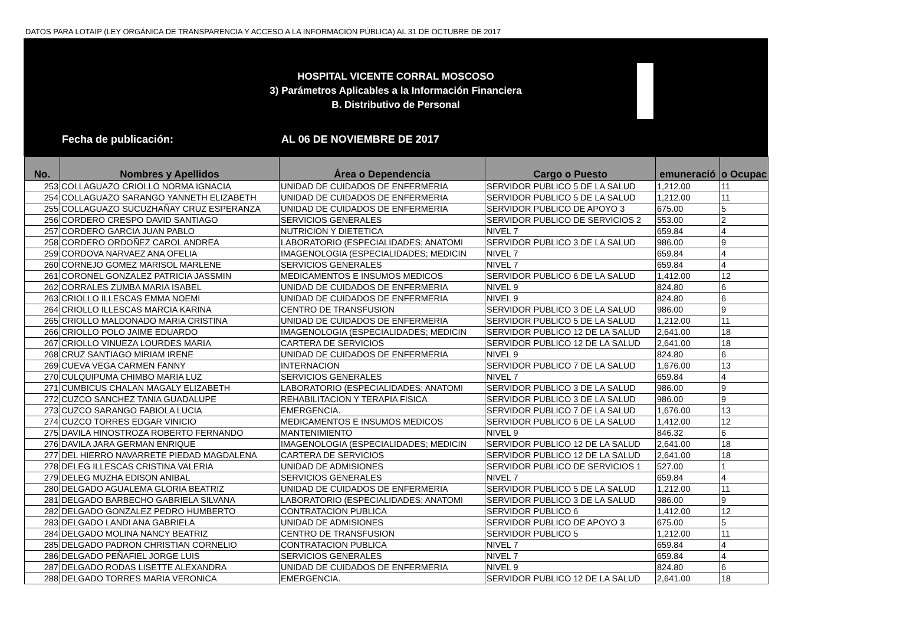DATOS PARA LOTAIP (LEY ORGÁNICA DE TRANSPARENCIA Y ACCESO A LA INFORMACIÓN PÚBLICA) AL 31 DE OCTUBRE DE 2017
HOSPITAL VICENTE CORRAL MOSCOSO
3) Parámetros Aplicables a la Información Financiera
B. Distributivo de Personal
Fecha de publicación: AL 06 DE NOVIEMBRE DE 2017
| No. | Nombres y Apellidos | Área o Dependencia | Cargo o Puesto | emuneració | o Ocupac |
| --- | --- | --- | --- | --- | --- |
| 253 | COLLAGUAZO CRIOLLO NORMA IGNACIA | UNIDAD DE CUIDADOS DE ENFERMERIA | SERVIDOR PUBLICO 5 DE LA SALUD | 1,212.00 | 11 |
| 254 | COLLAGUAZO SARANGO YANNETH ELIZABETH | UNIDAD DE CUIDADOS DE ENFERMERIA | SERVIDOR PUBLICO 5 DE LA SALUD | 1,212.00 | 11 |
| 255 | COLLAGUAZO SUCUZHAÑAY CRUZ ESPERANZA | UNIDAD DE CUIDADOS DE ENFERMERIA | SERVIDOR PUBLICO DE APOYO 3 | 675.00 | 5 |
| 256 | CORDERO CRESPO DAVID SANTIAGO | SERVICIOS GENERALES | SERVIDOR PUBLICO DE SERVICIOS 2 | 553.00 | 2 |
| 257 | CORDERO GARCIA JUAN PABLO | NUTRICION Y DIETETICA | NIVEL 7 | 659.84 | 4 |
| 258 | CORDERO ORDOÑEZ CAROL ANDREA | LABORATORIO (ESPECIALIDADES; ANATOMI | SERVIDOR PUBLICO 3 DE LA SALUD | 986.00 | 9 |
| 259 | CORDOVA NARVAEZ ANA OFELIA | IMAGENOLOGIA (ESPECIALIDADES; MEDICIN | NIVEL 7 | 659.84 | 4 |
| 260 | CORNEJO GOMEZ MARISOL MARLENE | SERVICIOS GENERALES | NIVEL 7 | 659.84 | 4 |
| 261 | CORONEL GONZALEZ PATRICIA JASSMIN | MEDICAMENTOS E INSUMOS MEDICOS | SERVIDOR PUBLICO 6 DE LA SALUD | 1,412.00 | 12 |
| 262 | CORRALES ZUMBA MARIA ISABEL | UNIDAD DE CUIDADOS DE ENFERMERIA | NIVEL 9 | 824.80 | 6 |
| 263 | CRIOLLO ILLESCAS EMMA NOEMI | UNIDAD DE CUIDADOS DE ENFERMERIA | NIVEL 9 | 824.80 | 6 |
| 264 | CRIOLLO ILLESCAS MARCIA KARINA | CENTRO DE TRANSFUSION | SERVIDOR PUBLICO 3 DE LA SALUD | 986.00 | 9 |
| 265 | CRIOLLO MALDONADO MARIA CRISTINA | UNIDAD DE CUIDADOS DE ENFERMERIA | SERVIDOR PUBLICO 5 DE LA SALUD | 1,212.00 | 11 |
| 266 | CRIOLLO POLO JAIME EDUARDO | IMAGENOLOGIA (ESPECIALIDADES; MEDICIN | SERVIDOR PUBLICO 12 DE LA SALUD | 2,641.00 | 18 |
| 267 | CRIOLLO VINUEZA LOURDES MARIA | CARTERA DE SERVICIOS | SERVIDOR PUBLICO 12 DE LA SALUD | 2,641.00 | 18 |
| 268 | CRUZ SANTIAGO MIRIAM IRENE | UNIDAD DE CUIDADOS DE ENFERMERIA | NIVEL 9 | 824.80 | 6 |
| 269 | CUEVA VEGA CARMEN FANNY | INTERNACION | SERVIDOR PUBLICO 7 DE LA SALUD | 1,676.00 | 13 |
| 270 | CULQUIPUMA CHIMBO MARIA LUZ | SERVICIOS GENERALES | NIVEL 7 | 659.84 | 4 |
| 271 | CUMBICUS CHALAN MAGALY ELIZABETH | LABORATORIO (ESPECIALIDADES; ANATOMI | SERVIDOR PUBLICO 3 DE LA SALUD | 986.00 | 9 |
| 272 | CUZCO SANCHEZ TANIA GUADALUPE | REHABILITACION Y TERAPIA FISICA | SERVIDOR PUBLICO 3 DE LA SALUD | 986.00 | 9 |
| 273 | CUZCO SARANGO FABIOLA LUCIA | EMERGENCIA. | SERVIDOR PUBLICO 7 DE LA SALUD | 1,676.00 | 13 |
| 274 | CUZCO TORRES EDGAR VINICIO | MEDICAMENTOS E INSUMOS MEDICOS | SERVIDOR PUBLICO 6 DE LA SALUD | 1,412.00 | 12 |
| 275 | DAVILA HINOSTROZA ROBERTO FERNANDO | MANTENIMIENTO | NIVEL 9 | 846.32 | 6 |
| 276 | DAVILA JARA GERMAN ENRIQUE | IMAGENOLOGIA (ESPECIALIDADES; MEDICIN | SERVIDOR PUBLICO 12 DE LA SALUD | 2,641.00 | 18 |
| 277 | DEL HIERRO NAVARRETE PIEDAD MAGDALENA | CARTERA DE SERVICIOS | SERVIDOR PUBLICO 12 DE LA SALUD | 2,641.00 | 18 |
| 278 | DELEG ILLESCAS CRISTINA VALERIA | UNIDAD DE ADMISIONES | SERVIDOR PUBLICO DE SERVICIOS 1 | 527.00 | 1 |
| 279 | DELEG MUZHA EDISON ANIBAL | SERVICIOS GENERALES | NIVEL 7 | 659.84 | 4 |
| 280 | DELGADO AGUALEMA GLORIA BEATRIZ | UNIDAD DE CUIDADOS DE ENFERMERIA | SERVIDOR PUBLICO 5 DE LA SALUD | 1,212.00 | 11 |
| 281 | DELGADO BARBECHO GABRIELA SILVANA | LABORATORIO (ESPECIALIDADES; ANATOMI | SERVIDOR PUBLICO 3 DE LA SALUD | 986.00 | 9 |
| 282 | DELGADO GONZALEZ PEDRO HUMBERTO | CONTRATACION PUBLICA | SERVIDOR PUBLICO 6 | 1,412.00 | 12 |
| 283 | DELGADO LANDI ANA GABRIELA | UNIDAD DE ADMISIONES | SERVIDOR PUBLICO DE APOYO 3 | 675.00 | 5 |
| 284 | DELGADO MOLINA NANCY BEATRIZ | CENTRO DE TRANSFUSION | SERVIDOR PUBLICO 5 | 1,212.00 | 11 |
| 285 | DELGADO PADRON CHRISTIAN CORNELIO | CONTRATACION PUBLICA | NIVEL 7 | 659.84 | 4 |
| 286 | DELGADO PEÑAFIEL JORGE LUIS | SERVICIOS GENERALES | NIVEL 7 | 659.84 | 4 |
| 287 | DELGADO RODAS LISETTE ALEXANDRA | UNIDAD DE CUIDADOS DE ENFERMERIA | NIVEL 9 | 824.80 | 6 |
| 288 | DELGADO TORRES MARIA VERONICA | EMERGENCIA. | SERVIDOR PUBLICO 12 DE LA SALUD | 2,641.00 | 18 |